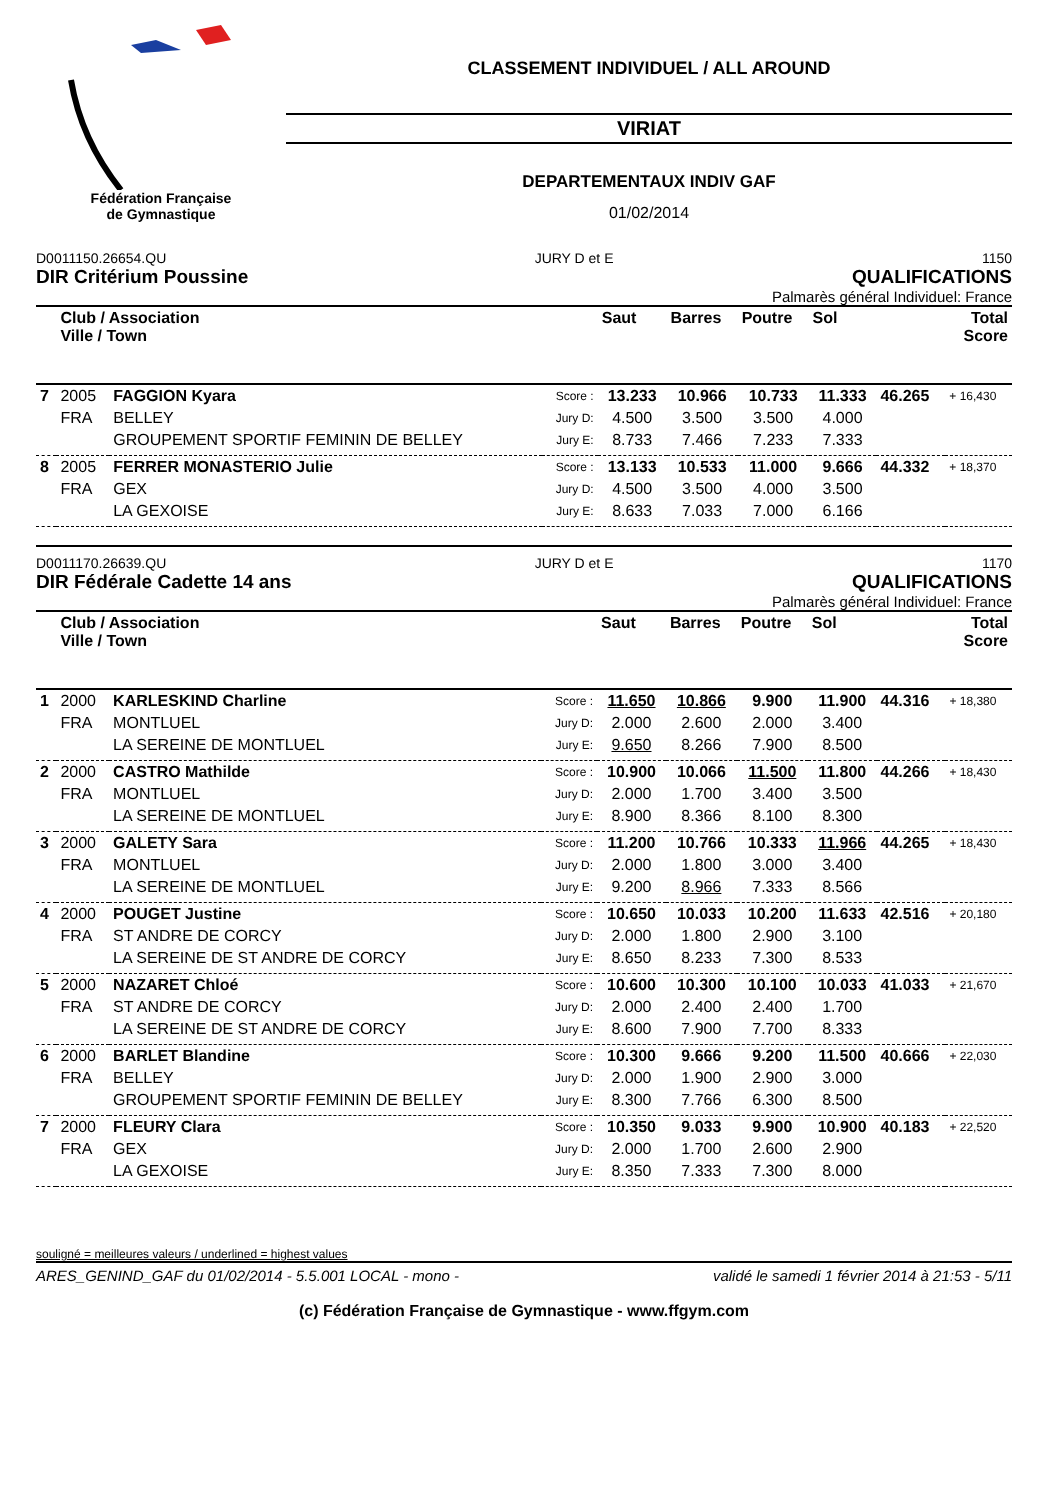Fédération Française
de Gymnastique
CLASSEMENT INDIVIDUEL / ALL AROUND
VIRIAT
DEPARTEMENTAUX INDIV GAF
01/02/2014
D0011150.26654.QU JURY D et E 1150
DIR Critérium Poussine QUALIFICATIONS
Palmarès général Individuel: France
| | Club / Association Ville / Town | | | Saut | Barres | Poutre | Sol | Total Score | |
| --- | --- | --- | --- | --- | --- | --- | --- | --- | --- |
| 7 | 2005 | FAGGION Kyara | Score : | 13.233 | 10.966 | 10.733 | 11.333 | 46.265 | + 16,430 |
| | FRA | BELLEY | Jury D: | 4.500 | 3.500 | 3.500 | 4.000 | | |
| | | GROUPEMENT SPORTIF FEMININ DE BELLEY | Jury E: | 8.733 | 7.466 | 7.233 | 7.333 | | |
| 8 | 2005 | FERRER MONASTERIO Julie | Score : | 13.133 | 10.533 | 11.000 | 9.666 | 44.332 | + 18,370 |
| | FRA | GEX | Jury D: | 4.500 | 3.500 | 4.000 | 3.500 | | |
| | | LA GEXOISE | Jury E: | 8.633 | 7.033 | 7.000 | 6.166 | | |
D0011170.26639.QU JURY D et E 1170
DIR Fédérale Cadette 14 ans QUALIFICATIONS
Palmarès général Individuel: France
| | Club / Association Ville / Town | | | Saut | Barres | Poutre | Sol | Total Score | |
| --- | --- | --- | --- | --- | --- | --- | --- | --- | --- |
| 1 | 2000 | KARLESKIND Charline | Score : | 11.650 | 10.866 | 9.900 | 11.900 | 44.316 | + 18,380 |
| | FRA | MONTLUEL | Jury D: | 2.000 | 2.600 | 2.000 | 3.400 | | |
| | | LA SEREINE DE MONTLUEL | Jury E: | 9.650 | 8.266 | 7.900 | 8.500 | | |
| 2 | 2000 | CASTRO Mathilde | Score : | 10.900 | 10.066 | 11.500 | 11.800 | 44.266 | + 18,430 |
| | FRA | MONTLUEL | Jury D: | 2.000 | 1.700 | 3.400 | 3.500 | | |
| | | LA SEREINE DE MONTLUEL | Jury E: | 8.900 | 8.366 | 8.100 | 8.300 | | |
| 3 | 2000 | GALETY Sara | Score : | 11.200 | 10.766 | 10.333 | 11.966 | 44.265 | + 18,430 |
| | FRA | MONTLUEL | Jury D: | 2.000 | 1.800 | 3.000 | 3.400 | | |
| | | LA SEREINE DE MONTLUEL | Jury E: | 9.200 | 8.966 | 7.333 | 8.566 | | |
| 4 | 2000 | POUGET Justine | Score : | 10.650 | 10.033 | 10.200 | 11.633 | 42.516 | + 20,180 |
| | FRA | ST ANDRE DE CORCY | Jury D: | 2.000 | 1.800 | 2.900 | 3.100 | | |
| | | LA SEREINE DE ST ANDRE DE CORCY | Jury E: | 8.650 | 8.233 | 7.300 | 8.533 | | |
| 5 | 2000 | NAZARET Chloé | Score : | 10.600 | 10.300 | 10.100 | 10.033 | 41.033 | + 21,670 |
| | FRA | ST ANDRE DE CORCY | Jury D: | 2.000 | 2.400 | 2.400 | 1.700 | | |
| | | LA SEREINE DE ST ANDRE DE CORCY | Jury E: | 8.600 | 7.900 | 7.700 | 8.333 | | |
| 6 | 2000 | BARLET Blandine | Score : | 10.300 | 9.666 | 9.200 | 11.500 | 40.666 | + 22,030 |
| | FRA | BELLEY | Jury D: | 2.000 | 1.900 | 2.900 | 3.000 | | |
| | | GROUPEMENT SPORTIF FEMININ DE BELLEY | Jury E: | 8.300 | 7.766 | 6.300 | 8.500 | | |
| 7 | 2000 | FLEURY Clara | Score : | 10.350 | 9.033 | 9.900 | 10.900 | 40.183 | + 22,520 |
| | FRA | GEX | Jury D: | 2.000 | 1.700 | 2.600 | 2.900 | | |
| | | LA GEXOISE | Jury E: | 8.350 | 7.333 | 7.300 | 8.000 | | |
souligné = meilleures valeurs / underlined = highest values
ARES_GENIND_GAF du 01/02/2014 - 5.5.001 LOCAL - mono - validé le samedi 1 février 2014 à 21:53 - 5/11
(c) Fédération Française de Gymnastique - www.ffgym.com